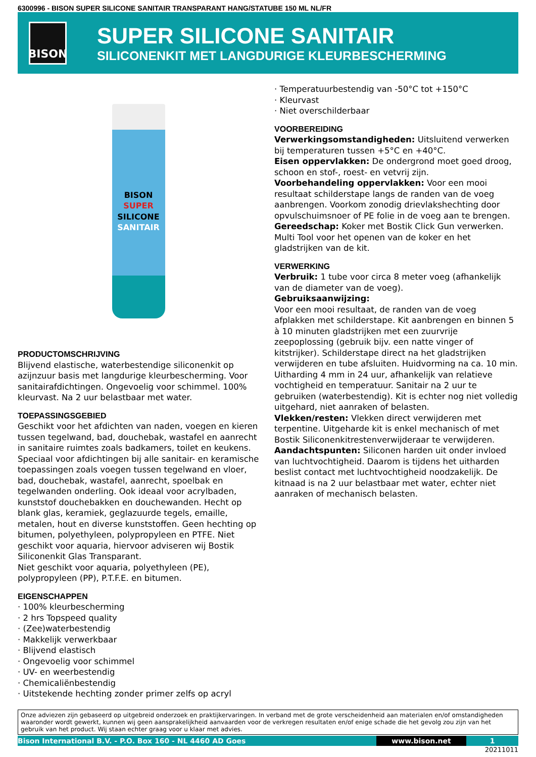6300996 - BISON SUPER SILICONE SANITAIR TRANSPARANT HANG/STATUBE 150 ML NL/FR
BISON
SUPER SILICONE SANITAIR
SILICONENKIT MET LANGDURIGE KLEURBESCHERMING
BISON
SUPER
SILICONE
SANITAIR
PRODUCTOMSCHRIJVING
Blijvend elastische, waterbestendige siliconenkit op azijnzuur basis met langdurige kleurbescherming. Voor sanitairafdichtingen. Ongevoelig voor schimmel. 100% kleurvast. Na 2 uur belastbaar met water.
TOEPASSINGSGEBIED
Geschikt voor het afdichten van naden, voegen en kieren tussen tegelwand, bad, douchebak, wastafel en aanrecht in sanitaire ruimtes zoals badkamers, toilet en keukens. Speciaal voor afdichtingen bij alle sanitair- en keramische toepassingen zoals voegen tussen tegelwand en vloer, bad, douchebak, wastafel, aanrecht, spoelbak en tegelwanden onderling. Ook ideaal voor acrylbaden, kunststof douchebakken en douchewanden. Hecht op blank glas, keramiek, geglazuurde tegels, emaille, metalen, hout en diverse kunststoffen. Geen hechting op bitumen, polyethyleen, polypropyleen en PTFE. Niet geschikt voor aquaria, hiervoor adviseren wij Bostik Siliconenkit Glas Transparant.
Niet geschikt voor aquaria, polyethyleen (PE), polypropyleen (PP), P.T.F.E. en bitumen.
EIGENSCHAPPEN
· 100% kleurbescherming
· 2 hrs Topspeed quality
· (Zee)waterbestendig
· Makkelijk verwerkbaar
· Blijvend elastisch
· Ongevoelig voor schimmel
· UV- en weerbestendig
· Chemicaliënbestendig
· Uitstekende hechting zonder primer zelfs op acryl
· Temperatuurbestendig van -50°C tot +150°C
· Kleurvast
· Niet overschilderbaar
VOORBEREIDING
Verwerkingsomstandigheden: Uitsluitend verwerken bij temperaturen tussen +5°C en +40°C.
Eisen oppervlakken: De ondergrond moet goed droog, schoon en stof-, roest- en vetvrij zijn.
Voorbehandeling oppervlakken: Voor een mooi resultaat schilderstape langs de randen van de voeg aanbrengen. Voorkom zonodig drievlakshechting door opvulschuimsnoer of PE folie in de voeg aan te brengen.
Gereedschap: Koker met Bostik Click Gun verwerken. Multi Tool voor het openen van de koker en het gladstrijken van de kit.
VERWERKING
Verbruik: 1 tube voor circa 8 meter voeg (afhankelijk van de diameter van de voeg).
Gebruiksaanwijzing:
Voor een mooi resultaat, de randen van de voeg afplakken met schilderstape. Kit aanbrengen en binnen 5 à 10 minuten gladstrijken met een zuurvrije zeepoplossing (gebruik bijv. een natte vinger of kitstrijker). Schilderstape direct na het gladstrijken verwijderen en tube afsluiten. Huidvorming na ca. 10 min. Uitharding 4 mm in 24 uur, afhankelijk van relatieve vochtigheid en temperatuur. Sanitair na 2 uur te gebruiken (waterbestendig). Kit is echter nog niet volledig uitgehard, niet aanraken of belasten.
Vlekken/resten: Vlekken direct verwijderen met terpentine. Uitgeharde kit is enkel mechanisch of met Bostik Siliconenkitrestenverwijderaar te verwijderen.
Aandachtspunten: Siliconen harden uit onder invloed van luchtvochtigheid. Daarom is tijdens het uitharden beslist contact met luchtvochtigheid noodzakelijk. De kitnaad is na 2 uur belastbaar met water, echter niet aanraken of mechanisch belasten.
Onze adviezen zijn gebaseerd op uitgebreid onderzoek en praktijkervaringen. In verband met de grote verscheidenheid aan materialen en/of omstandigheden waaronder wordt gewerkt, kunnen wij geen aansprakelijkheid aanvaarden voor de verkregen resultaten en/of enige schade die het gevolg zou zijn van het gebruik van het product. Wij staan echter graag voor u klaar met advies.
Bison International B.V. - P.O. Box 160 - NL 4460 AD Goes www.bison.net 1
20211011